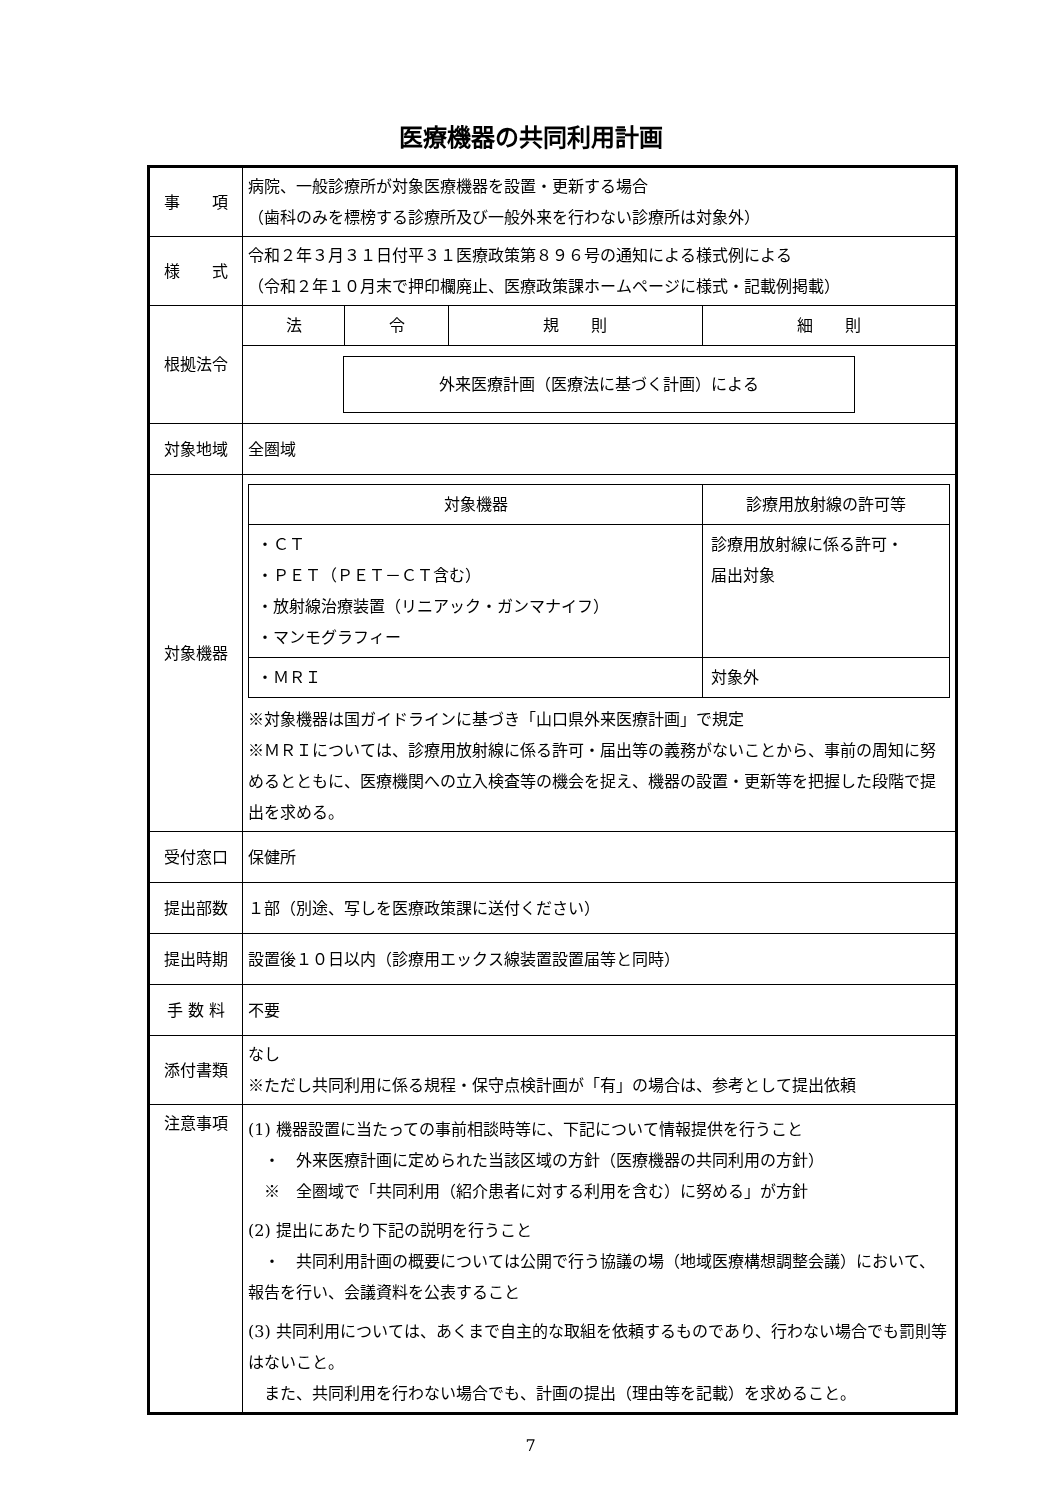医療機器の共同利用計画
| 事 項 | 病院、一般診療所が対象医療機器を設置・更新する場合 （歯科のみを標榜する診療所及び一般外来を行わない診療所は対象外） |
| 様 式 | 令和２年３月３１日付平３１医療政策第８９６号の通知による様式例による （令和２年１０月末で押印欄廃止、医療政策課ホームページに様式・記載例掲載） |
| 根拠法令 | / 法 / 令 / 規 則 / 細 則 / 外来医療計画（医療法に基づく計画）による |
| 対象地域 | 全圏域 |
| 対象機器 | / 対象機器 / 診療用放射線の許可等 / / ・ＣＴ ・ＰＥＴ（ＰＥＴ－ＣＴ含む） ・放射線治療装置（リニアック・ガンマナイフ） ・マンモグラフィー / 診療用放射線に係る許可・ 届出対象 / / ・ＭＲＩ / 対象外 / ※対象機器は国ガイドラインに基づき「山口県外来医療計画」で規定 ※ＭＲＩについては、診療用放射線に係る許可・届出等の義務がないことから、事前の周知に努めるとともに、医療機関への立入検査等の機会を捉え、機器の設置・更新等を把握した段階で提出を求める。 |
| 受付窓口 | 保健所 |
| 提出部数 | １部（別途、写しを医療政策課に送付ください） |
| 提出時期 | 設置後１０日以内（診療用エックス線装置設置届等と同時） |
| 手 数 料 | 不要 |
| 添付書類 | なし ※ただし共同利用に係る規程・保守点検計画が「有」の場合は、参考として提出依頼 |
| 注意事項 | (1) 機器設置に当たっての事前相談時等に、下記について情報提供を行うこと ・ 外来医療計画に定められた当該区域の方針（医療機器の共同利用の方針） ※ 全圏域で「共同利用（紹介患者に対する利用を含む）に努める」が方針 (2) 提出にあたり下記の説明を行うこと ・ 共同利用計画の概要については公開で行う協議の場（地域医療構想調整会議）において、報告を行い、会議資料を公表すること (3) 共同利用については、あくまで自主的な取組を依頼するものであり、行わない場合でも罰則等はないこと。 また、共同利用を行わない場合でも、計画の提出（理由等を記載）を求めること。 |
7